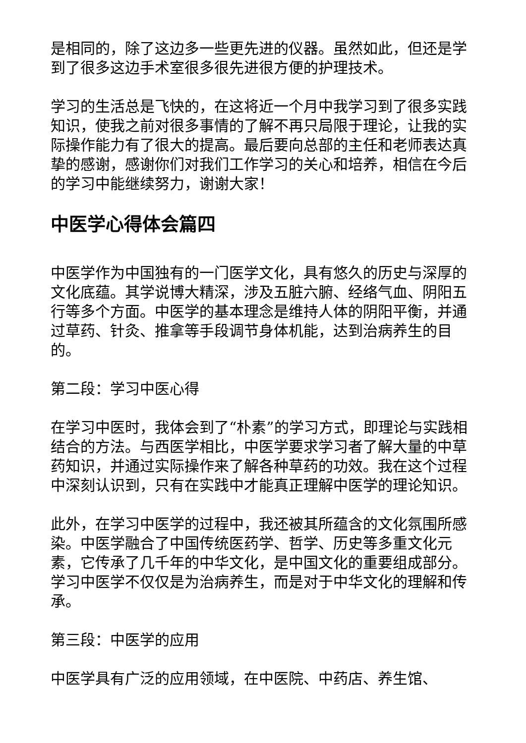是相同的，除了这边多一些更先进的仪器。虽然如此，但还是学到了很多这边手术室很多很先进很方便的护理技术。
学习的生活总是飞快的，在这将近一个月中我学习到了很多实践知识，使我之前对很多事情的了解不再只局限于理论，让我的实际操作能力有了很大的提高。最后要向总部的主任和老师表达真挚的感谢，感谢你们对我们工作学习的关心和培养，相信在今后的学习中能继续努力，谢谢大家！
中医学心得体会篇四
中医学作为中国独有的一门医学文化，具有悠久的历史与深厚的文化底蕴。其学说博大精深，涉及五脏六腑、经络气血、阴阳五行等多个方面。中医学的基本理念是维持人体的阴阳平衡，并通过草药、针灸、推拿等手段调节身体机能，达到治病养生的目的。
第二段：学习中医心得
在学习中医时，我体会到了“朴素”的学习方式，即理论与实践相结合的方法。与西医学相比，中医学要求学习者了解大量的中草药知识，并通过实际操作来了解各种草药的功效。我在这个过程中深刻认识到，只有在实践中才能真正理解中医学的理论知识。
此外，在学习中医学的过程中，我还被其所蕴含的文化氛围所感染。中医学融合了中国传统医药学、哲学、历史等多重文化元素，它传承了几千年的中华文化，是中国文化的重要组成部分。学习中医学不仅仅是为治病养生，而是对于中华文化的理解和传承。
第三段：中医学的应用
中医学具有广泛的应用领域，在中医院、中药店、养生馆、